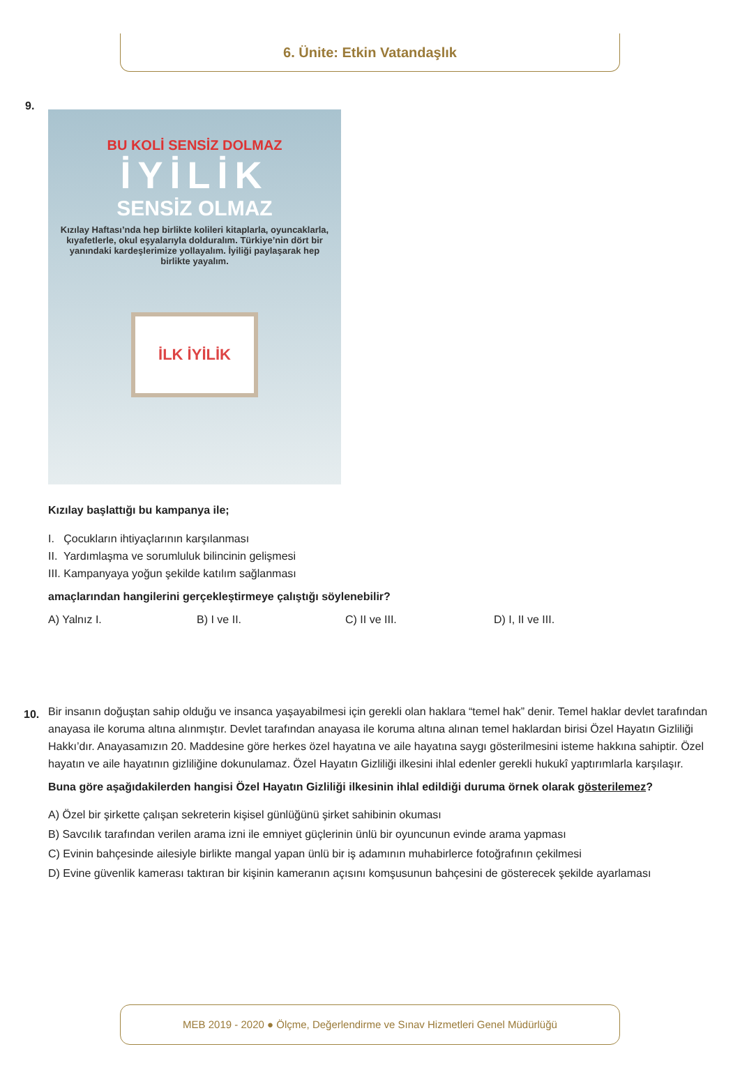6. Ünite: Etkin Vatandaşlık
9.
BU KOLİ SENSİZ DOLMAZ
İYİLİK
SENSİZ OLMAZ
Kızılay Haftası’nda hep birlikte kolileri kitaplarla, oyuncaklarla, kıyafetlerle, okul eşyalarıyla dolduralım. Türkiye’nin dört bir yanındaki kardeşlerimize yollayalım. İyiliği paylaşarak hep birlikte yayalım.
İLK İYİLİK
Kızılay başlattığı bu kampanya ile;
I. Çocukların ihtiyaçlarının karşılanması
II. Yardımlaşma ve sorumluluk bilincinin gelişmesi
III. Kampanyaya yoğun şekilde katılım sağlanması
amaçlarından hangilerini gerçekleştirmeye çalıştığı söylenebilir?
A) Yalnız I. B) I ve II. C) II ve III. D) I, II ve III.
10.
Bir insanın doğuştan sahip olduğu ve insanca yaşayabilmesi için gerekli olan haklara “temel hak” denir. Temel haklar devlet tarafından anayasa ile koruma altına alınmıştır. Devlet tarafından anayasa ile koruma altına alınan temel haklardan birisi Özel Hayatın Gizliliği Hakkı’dır. Anayasamızın 20. Maddesine göre herkes özel hayatına ve aile hayatına saygı gösterilmesini isteme hakkına sahiptir. Özel hayatın ve aile hayatının gizliliğine dokunulamaz. Özel Hayatın Gizliliği ilkesini ihlal edenler gerekli hukukî yaptırımlarla karşılaşır.
Buna göre aşağıdakilerden hangisi Özel Hayatın Gizliliği ilkesinin ihlal edildiği duruma örnek olarak gösterilemez?
A) Özel bir şirkette çalışan sekreterin kişisel günlüğünü şirket sahibinin okuması
B) Savcılık tarafından verilen arama izni ile emniyet güçlerinin ünlü bir oyuncunun evinde arama yapması
C) Evinin bahçesinde ailesiyle birlikte mangal yapan ünlü bir iş adamının muhabirlerce fotoğrafının çekilmesi
D) Evine güvenlik kamerası taktıran bir kişinin kameranın açısını komşusunun bahçesini de gösterecek şekilde ayarlaması
MEB 2019 - 2020 ● Ölçme, Değerlendirme ve Sınav Hizmetleri Genel Müdürlüğü